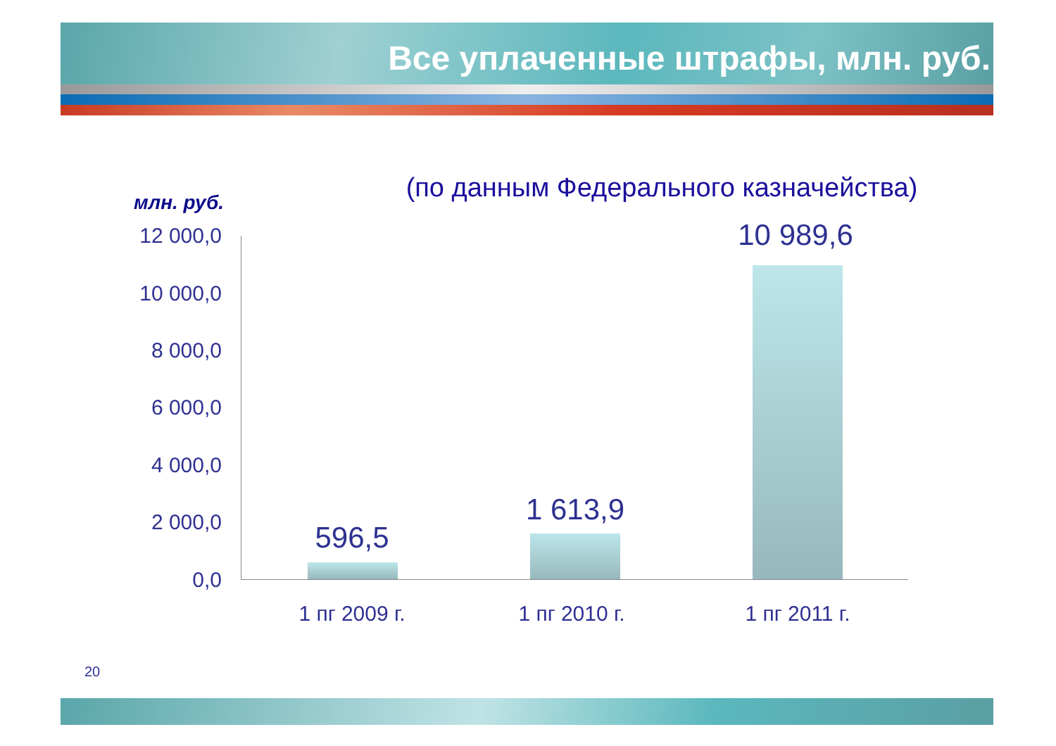Все уплаченные штрафы, млн. руб.
(по данным Федерального казначейства)
млн. руб.
12 000,0
10 000,0
8 000,0
6 000,0
4 000,0
2 000,0
0,0
596,5
1 613,9
10 989,6
1 пг 2009 г. 1 пг 2010 г. 1 пг 2011 г.
20